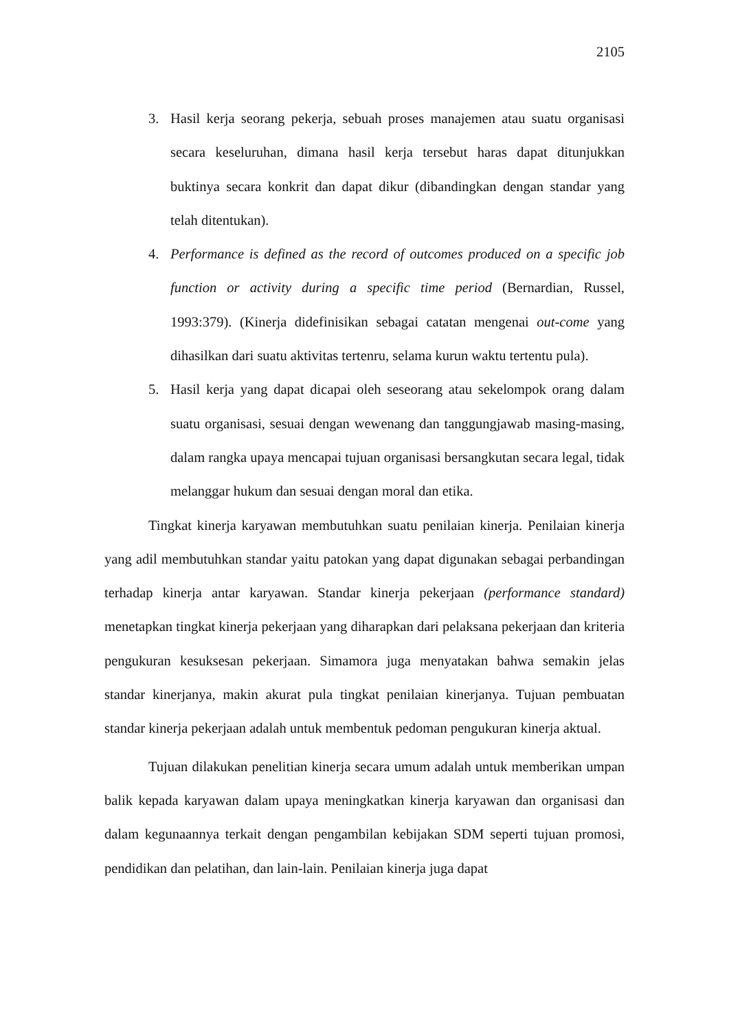2105
3. Hasil kerja seorang pekerja, sebuah proses manajemen atau suatu organisasi secara keseluruhan, dimana hasil kerja tersebut haras dapat ditunjukkan buktinya secara konkrit dan dapat dikur (dibandingkan dengan standar yang telah ditentukan).
4. Performance is defined as the record of outcomes produced on a specific job function or activity during a specific time period (Bernardian, Russel, 1993:379). (Kinerja didefinisikan sebagai catatan mengenai out-come yang dihasilkan dari suatu aktivitas tertenru, selama kurun waktu tertentu pula).
5. Hasil kerja yang dapat dicapai oleh seseorang atau sekelompok orang dalam suatu organisasi, sesuai dengan wewenang dan tanggungjawab masing-masing, dalam rangka upaya mencapai tujuan organisasi bersangkutan secara legal, tidak melanggar hukum dan sesuai dengan moral dan etika.
Tingkat kinerja karyawan membutuhkan suatu penilaian kinerja. Penilaian kinerja yang adil membutuhkan standar yaitu patokan yang dapat digunakan sebagai perbandingan terhadap kinerja antar karyawan. Standar kinerja pekerjaan (performance standard) menetapkan tingkat kinerja pekerjaan yang diharapkan dari pelaksana pekerjaan dan kriteria pengukuran kesuksesan pekerjaan. Simamora juga menyatakan bahwa semakin jelas standar kinerjanya, makin akurat pula tingkat penilaian kinerjanya. Tujuan pembuatan standar kinerja pekerjaan adalah untuk membentuk pedoman pengukuran kinerja aktual.
Tujuan dilakukan penelitian kinerja secara umum adalah untuk memberikan umpan balik kepada karyawan dalam upaya meningkatkan kinerja karyawan dan organisasi dan dalam kegunaannya terkait dengan pengambilan kebijakan SDM seperti tujuan promosi, pendidikan dan pelatihan, dan lain-lain. Penilaian kinerja juga dapat